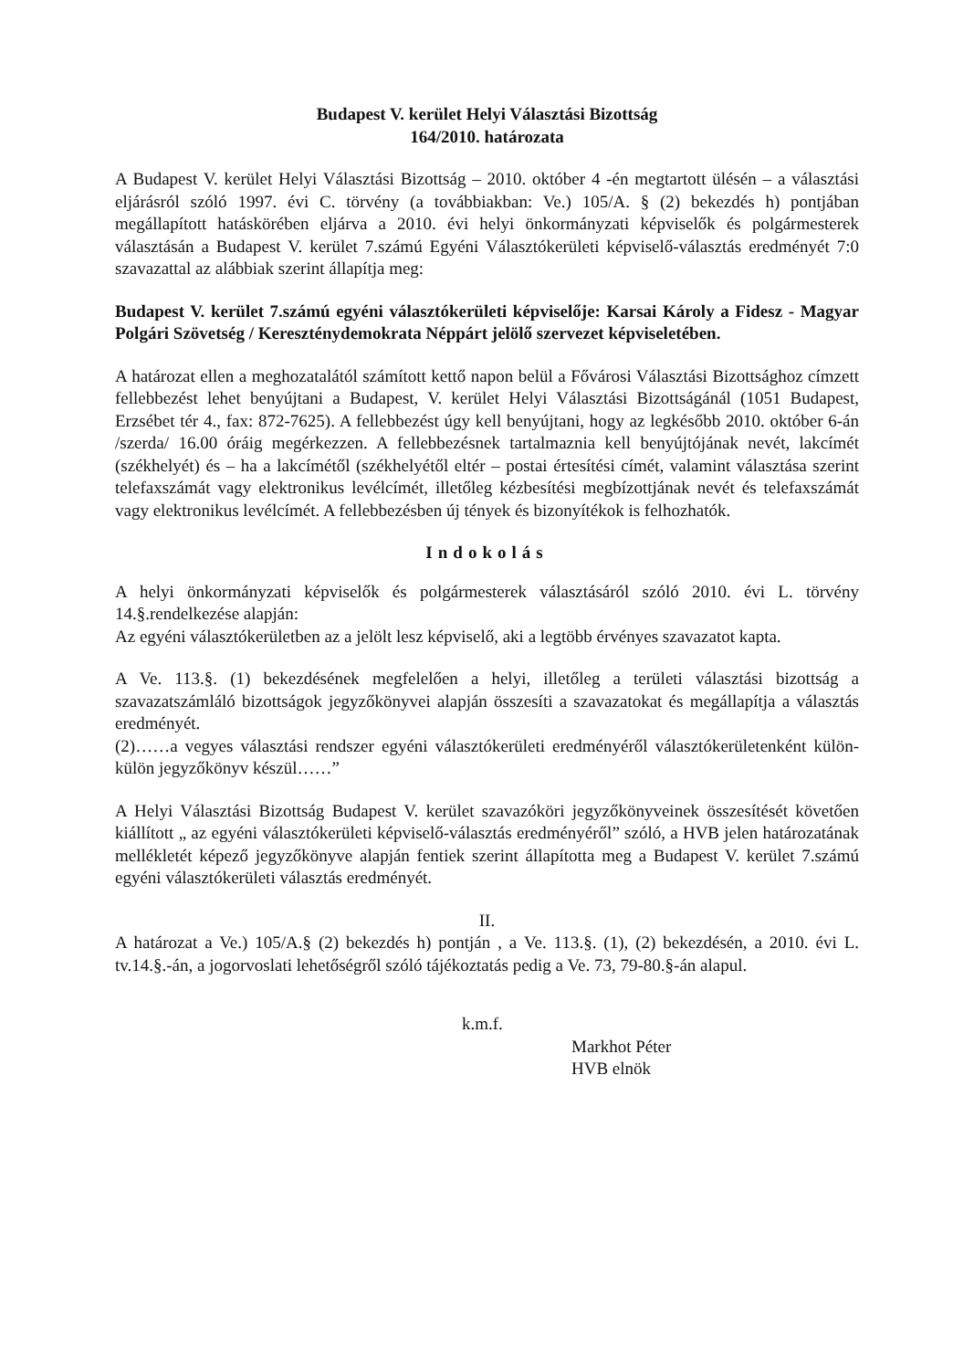Budapest V. kerület Helyi Választási Bizottság
164/2010. határozata
A Budapest V. kerület Helyi Választási Bizottság – 2010. október 4 -én megtartott ülésén – a választási eljárásról szóló 1997. évi C. törvény (a továbbiakban: Ve.) 105/A. § (2) bekezdés h) pontjában megállapított hatáskörében eljárva a 2010. évi helyi önkormányzati képviselők és polgármesterek választásán a Budapest V. kerület 7.számú Egyéni Választókerületi képviselő-választás eredményét 7:0 szavazattal az alábbiak szerint állapítja meg:
Budapest V. kerület 7.számú egyéni választókerületi képviselője: Karsai Károly a Fidesz - Magyar Polgári Szövetség / Kereszténydemokrata Néppárt jelölő szervezet képviseletében.
A határozat ellen a meghozatalától számított kettő napon belül a Fővárosi Választási Bizottsághoz címzett fellebbezést lehet benyújtani a Budapest, V. kerület Helyi Választási Bizottságánál (1051 Budapest, Erzsébet tér 4., fax: 872-7625). A fellebbezést úgy kell benyújtani, hogy az legkésőbb 2010. október 6-án /szerda/ 16.00 óráig megérkezzen. A fellebbezésnek tartalmaznia kell benyújtójának nevét, lakcímét (székhelyét) és – ha a lakcímétől (székhelyétől eltér – postai értesítési címét, valamint választása szerint telefaxszámát vagy elektronikus levélcímét, illetőleg kézbesítési megbízottjának nevét és telefaxszámát vagy elektronikus levélcímét. A fellebbezésben új tények és bizonyítékok is felhozhatók.
Indokolás
A helyi önkormányzati képviselők és polgármesterek választásáról szóló 2010. évi L. törvény 14.§.rendelkezése alapján:
Az egyéni választókerületben az a jelölt lesz képviselő, aki a legtöbb érvényes szavazatot kapta.
A Ve. 113.§. (1) bekezdésének megfelelően a helyi, illetőleg a területi választási bizottság a szavazatszámláló bizottságok jegyzőkönyvei alapján összesíti a szavazatokat és megállapítja a választás eredményét.
(2)……a vegyes választási rendszer egyéni választókerületi eredményéről választókerületenként külön-külön jegyzőkönyv készül……”
A Helyi Választási Bizottság Budapest V. kerület szavazóköri jegyzőkönyveinek összesítését követően kiállított „ az egyéni választókerületi képviselő-választás eredményéről” szóló, a HVB jelen határozatának mellékletét képező jegyzőkönyve alapján fentiek szerint állapította meg a Budapest V. kerület 7.számú egyéni választókerületi választás eredményét.
II.
A határozat a Ve.) 105/A.§ (2) bekezdés h) pontján , a Ve. 113.§. (1), (2) bekezdésén, a 2010. évi L. tv.14.§.-án, a jogorvoslati lehetőségről szóló tájékoztatás pedig a Ve. 73, 79-80.§-án alapul.
k.m.f.
Markhot Péter
HVB elnök